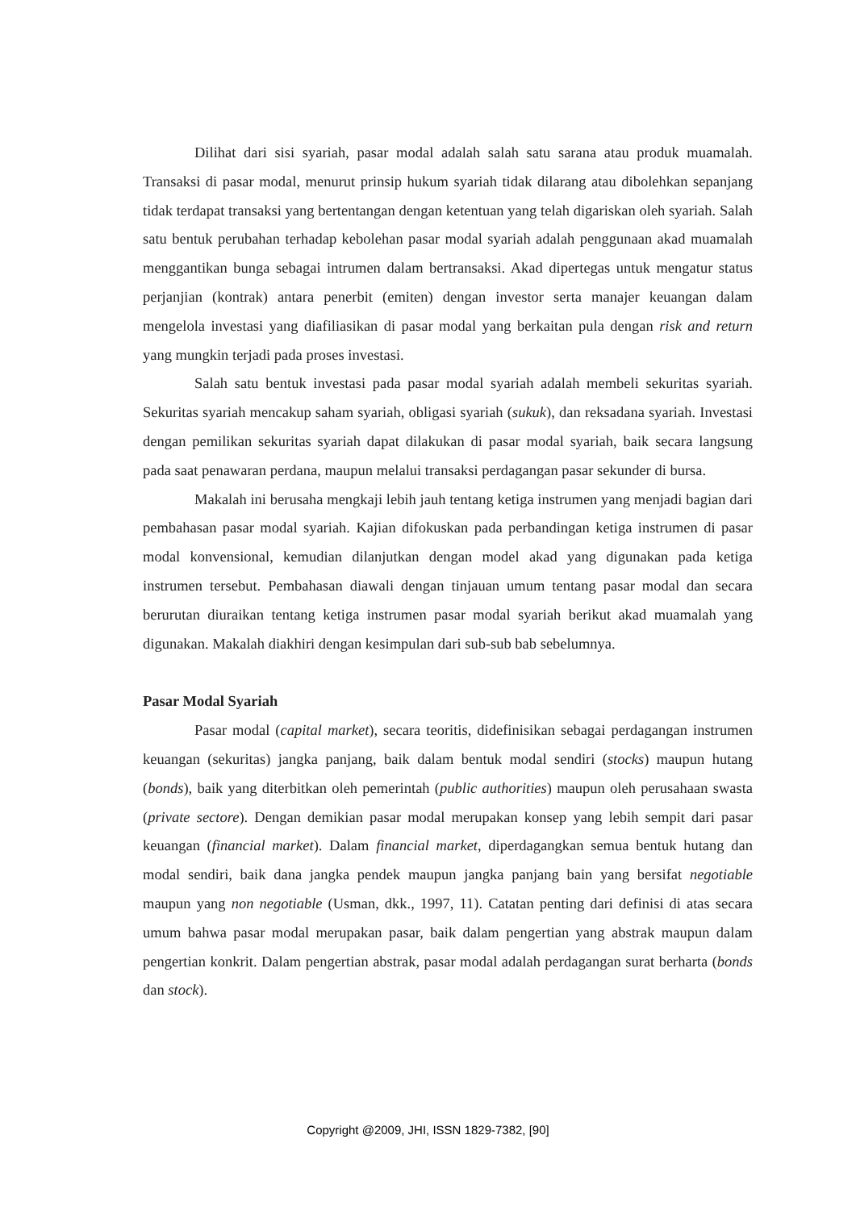Dilihat dari sisi syariah, pasar modal adalah salah satu sarana atau produk muamalah. Transaksi di pasar modal, menurut prinsip hukum syariah tidak dilarang atau dibolehkan sepanjang tidak terdapat transaksi yang bertentangan dengan ketentuan yang telah digariskan oleh syariah. Salah satu bentuk perubahan terhadap kebolehan pasar modal syariah adalah penggunaan akad muamalah menggantikan bunga sebagai intrumen dalam bertransaksi. Akad dipertegas untuk mengatur status perjanjian (kontrak) antara penerbit (emiten) dengan investor serta manajer keuangan dalam mengelola investasi yang diafiliasikan di pasar modal yang berkaitan pula dengan risk and return yang mungkin terjadi pada proses investasi.
Salah satu bentuk investasi pada pasar modal syariah adalah membeli sekuritas syariah. Sekuritas syariah mencakup saham syariah, obligasi syariah (sukuk), dan reksadana syariah. Investasi dengan pemilikan sekuritas syariah dapat dilakukan di pasar modal syariah, baik secara langsung pada saat penawaran perdana, maupun melalui transaksi perdagangan pasar sekunder di bursa.
Makalah ini berusaha mengkaji lebih jauh tentang ketiga instrumen yang menjadi bagian dari pembahasan pasar modal syariah. Kajian difokuskan pada perbandingan ketiga instrumen di pasar modal konvensional, kemudian dilanjutkan dengan model akad yang digunakan pada ketiga instrumen tersebut. Pembahasan diawali dengan tinjauan umum tentang pasar modal dan secara berurutan diuraikan tentang ketiga instrumen pasar modal syariah berikut akad muamalah yang digunakan. Makalah diakhiri dengan kesimpulan dari sub-sub bab sebelumnya.
Pasar Modal Syariah
Pasar modal (capital market), secara teoritis, didefinisikan sebagai perdagangan instrumen keuangan (sekuritas) jangka panjang, baik dalam bentuk modal sendiri (stocks) maupun hutang (bonds), baik yang diterbitkan oleh pemerintah (public authorities) maupun oleh perusahaan swasta (private sectore). Dengan demikian pasar modal merupakan konsep yang lebih sempit dari pasar keuangan (financial market). Dalam financial market, diperdagangkan semua bentuk hutang dan modal sendiri, baik dana jangka pendek maupun jangka panjang bain yang bersifat negotiable maupun yang non negotiable (Usman, dkk., 1997, 11). Catatan penting dari definisi di atas secara umum bahwa pasar modal merupakan pasar, baik dalam pengertian yang abstrak maupun dalam pengertian konkrit. Dalam pengertian abstrak, pasar modal adalah perdagangan surat berharta (bonds dan stock).
Copyright @2009, JHI, ISSN 1829-7382, [90]